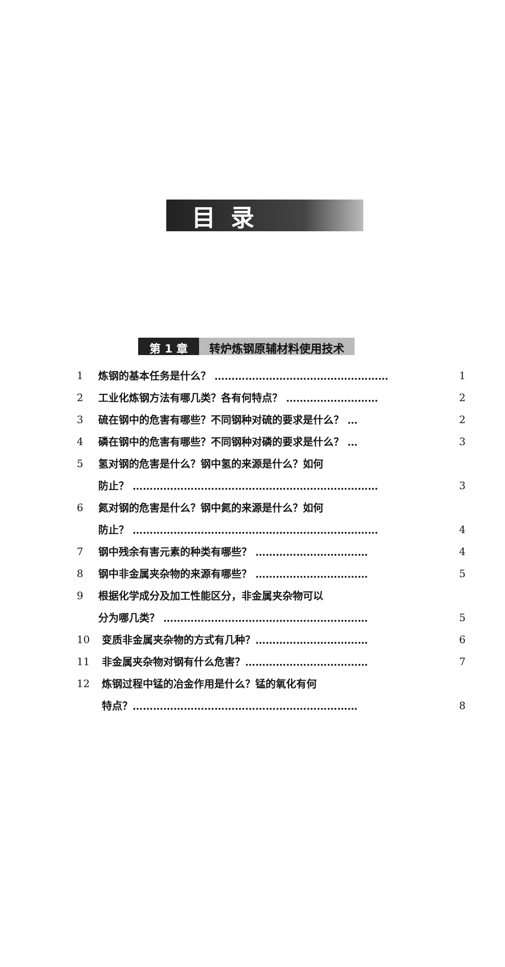目录
第 1 章 转炉炼钢原辅材料使用技术
1 炼钢的基本任务是什么？ …………………………………………… 1
2 工业化炼钢方法有哪几类？各有何特点？ ……………………… 2
3 硫在钢中的危害有哪些？不同钢种对硫的要求是什么？ … 2
4 磷在钢中的危害有哪些？不同钢种对磷的要求是什么？ … 3
5 氢对钢的危害是什么？钢中氢的来源是什么？如何
防止？ ……………………………………………………………… 3
6 氮对钢的危害是什么？钢中氮的来源是什么？如何
防止？ ……………………………………………………………… 4
7 钢中残余有害元素的种类有哪些？ …………………………… 4
8 钢中非金属夹杂物的来源有哪些？ …………………………… 5
9 根据化学成分及加工性能区分，非金属夹杂物可以
分为哪几类？ …………………………………………………… 5
10 变质非金属夹杂物的方式有几种？…………………………… 6
11 非金属夹杂物对钢有什么危害？……………………………… 7
12 炼钢过程中锰的冶金作用是什么？锰的氧化有何
特点？………………………………………………………… 8